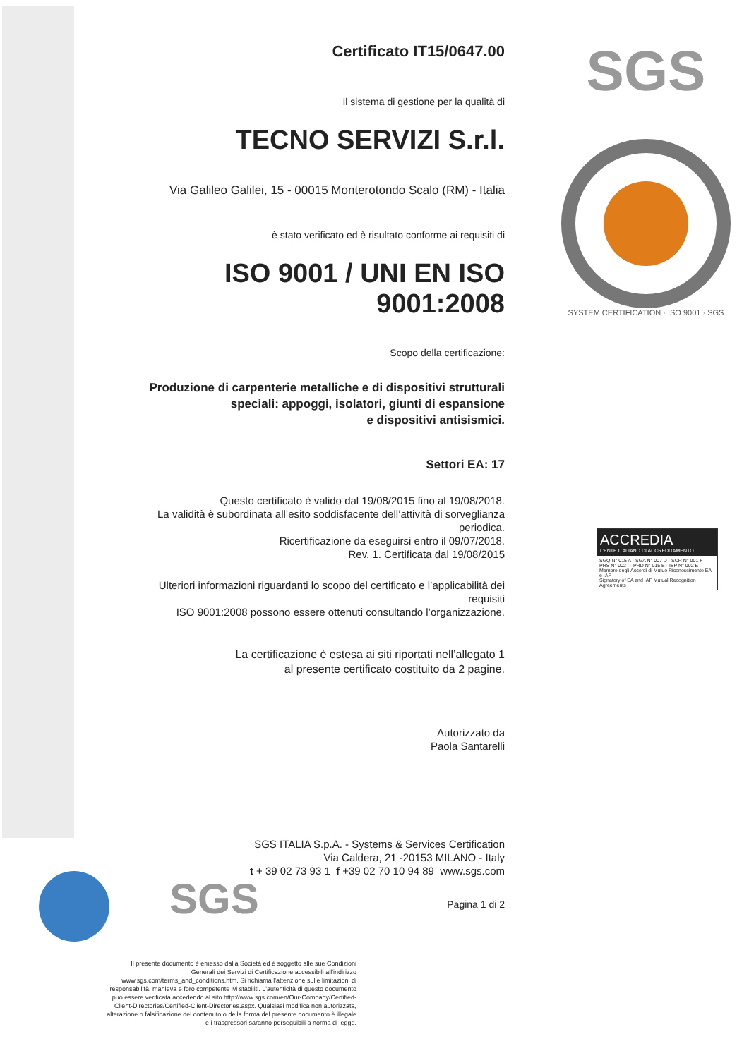Certificato IT15/0647.00
Il sistema di gestione per la qualità di
TECNO SERVIZI S.r.l.
Via Galileo Galilei, 15 - 00015 Monterotondo Scalo (RM) - Italia
è stato verificato ed è risultato conforme ai requisiti di
ISO 9001 / UNI EN ISO 9001:2008
Scopo della certificazione:
Produzione di carpenterie metalliche e di dispositivi strutturali
speciali: appoggi, isolatori, giunti di espansione
e dispositivi antisismici.
Settori EA: 17
Questo certificato è valido dal 19/08/2015 fino al 19/08/2018.
La validità è subordinata all’esito soddisfacente dell’attività di sorveglianza periodica.
Ricertificazione da eseguirsi entro il 09/07/2018.
Rev. 1. Certificata dal 19/08/2015
Ulteriori informazioni riguardanti lo scopo del certificato e l’applicabilità dei requisiti
ISO 9001:2008 possono essere ottenuti consultando l’organizzazione.
La certificazione è estesa ai siti riportati nell’allegato 1
al presente certificato costituito da 2 pagine.
Autorizzato da
Paola Santarelli
SGS ITALIA S.p.A. - Systems & Services Certification
Via Caldera, 21 -20153 MILANO - Italy
t + 39 02 73 93 1 f +39 02 70 10 94 89 www.sgs.com
Pagina 1 di 2
SGS
SYSTEM CERTIFICATION · ISO 9001 · SGS
ACCREDIA
L’ENTE ITALIANO DI ACCREDITAMENTO
SGQ N° 015 A · SGA N° 007 D · SCR N° 001 F · PRS N° 002 I · PRD N° 015 B · ISP N° 002 E
Membro degli Accordi di Mutuo Riconoscimento EA e IAF
Signatory of EA and IAF Mutual Recognition Agreements
SGS
Il presente documento è emesso dalla Società ed è soggetto alle sue Condizioni Generali dei Servizi di Certificazione accessibili all'indirizzo www.sgs.com/terms_and_conditions.htm. Si richiama l'attenzione sulle limitazioni di responsabilità, manleva e foro competente ivi stabiliti. L'autenticità di questo documento può essere verificata accedendo al sito http://www.sgs.com/en/Our-Company/Certified-Client-Directories/Certified-Client-Directories.aspx. Qualsiasi modifica non autorizzata, alterazione o falsificazione del contenuto o della forma del presente documento è illegale e i trasgressori saranno perseguibili a norma di legge.